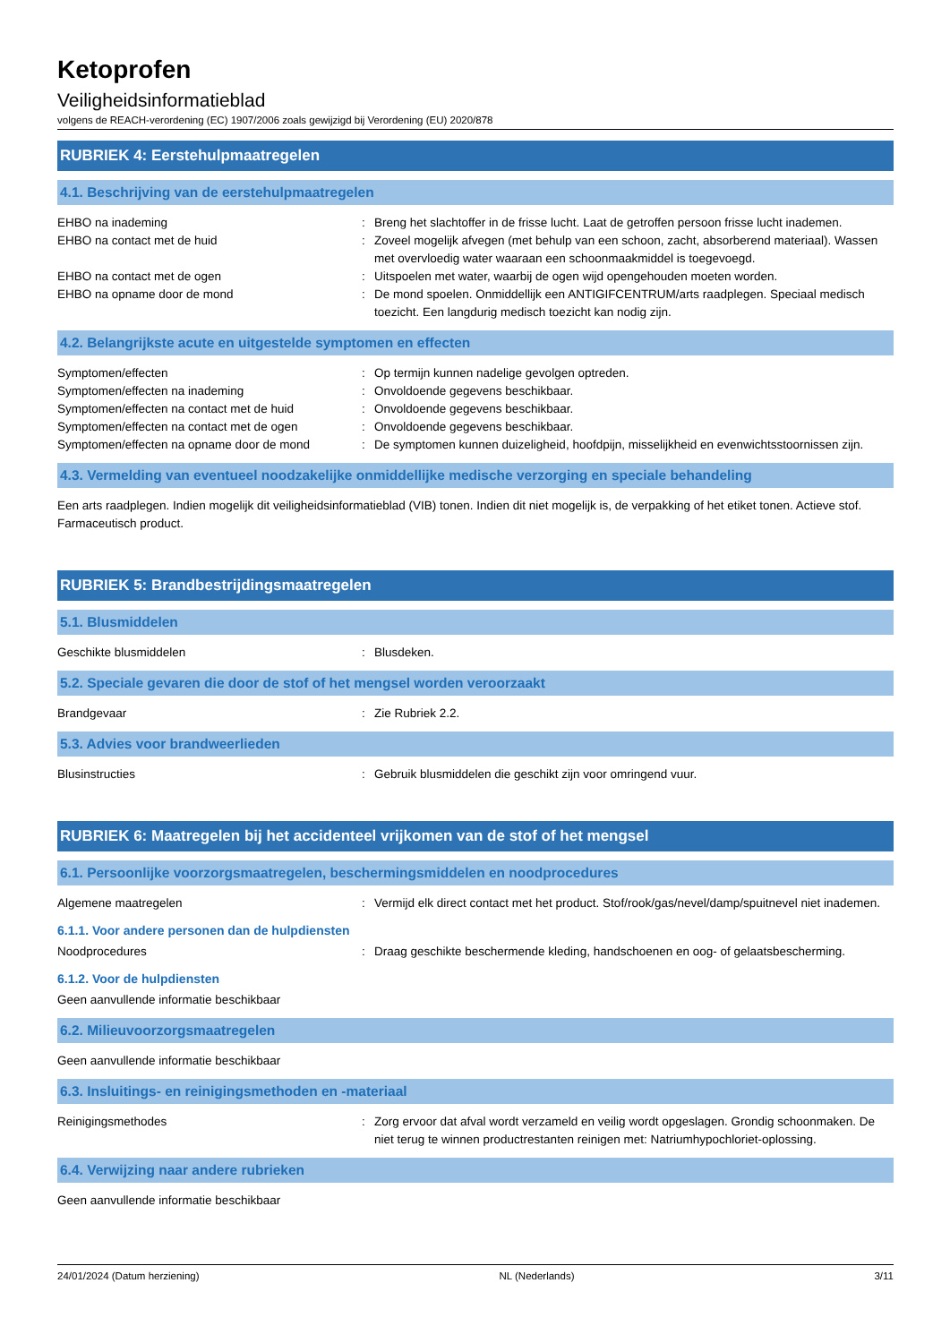Ketoprofen
Veiligheidsinformatieblad
volgens de REACH-verordening (EC) 1907/2006 zoals gewijzigd bij Verordening (EU) 2020/878
RUBRIEK 4: Eerstehulpmaatregelen
4.1. Beschrijving van de eerstehulpmaatregelen
EHBO na inademing : Breng het slachtoffer in de frisse lucht. Laat de getroffen persoon frisse lucht inademen.
EHBO na contact met de huid : Zoveel mogelijk afvegen (met behulp van een schoon, zacht, absorberend materiaal). Wassen met overvloedig water waaraan een schoonmaakmiddel is toegevoegd.
EHBO na contact met de ogen : Uitspoelen met water, waarbij de ogen wijd opengehouden moeten worden.
EHBO na opname door de mond : De mond spoelen. Onmiddellijk een ANTIGIFCENTRUM/arts raadplegen. Speciaal medisch toezicht. Een langdurig medisch toezicht kan nodig zijn.
4.2. Belangrijkste acute en uitgestelde symptomen en effecten
Symptomen/effecten : Op termijn kunnen nadelige gevolgen optreden.
Symptomen/effecten na inademing : Onvoldoende gegevens beschikbaar.
Symptomen/effecten na contact met de huid : Onvoldoende gegevens beschikbaar.
Symptomen/effecten na contact met de ogen : Onvoldoende gegevens beschikbaar.
Symptomen/effecten na opname door de mond : De symptomen kunnen duizeligheid, hoofdpijn, misselijkheid en evenwichtsstoornissen zijn.
4.3. Vermelding van eventueel noodzakelijke onmiddellijke medische verzorging en speciale behandeling
Een arts raadplegen. Indien mogelijk dit veiligheidsinformatieblad (VIB) tonen. Indien dit niet mogelijk is, de verpakking of het etiket tonen. Actieve stof. Farmaceutisch product.
RUBRIEK 5: Brandbestrijdingsmaatregelen
5.1. Blusmiddelen
Geschikte blusmiddelen : Blusdeken.
5.2. Speciale gevaren die door de stof of het mengsel worden veroorzaakt
Brandgevaar : Zie Rubriek 2.2.
5.3. Advies voor brandweerlieden
Blusinstructies : Gebruik blusmiddelen die geschikt zijn voor omringend vuur.
RUBRIEK 6: Maatregelen bij het accidenteel vrijkomen van de stof of het mengsel
6.1. Persoonlijke voorzorgsmaatregelen, beschermingsmiddelen en noodprocedures
Algemene maatregelen : Vermijd elk direct contact met het product. Stof/rook/gas/nevel/damp/spuitnevel niet inademen.
6.1.1. Voor andere personen dan de hulpdiensten
Noodprocedures : Draag geschikte beschermende kleding, handschoenen en oog- of gelaatsbescherming.
6.1.2. Voor de hulpdiensten
Geen aanvullende informatie beschikbaar
6.2. Milieuvoorzorgsmaatregelen
Geen aanvullende informatie beschikbaar
6.3. Insluitings- en reinigingsmethoden en -materiaal
Reinigingsmethodes : Zorg ervoor dat afval wordt verzameld en veilig wordt opgeslagen. Grondig schoonmaken. De niet terug te winnen productrestanten reinigen met: Natriumhypochloriet-oplossing.
6.4. Verwijzing naar andere rubrieken
Geen aanvullende informatie beschikbaar
24/01/2024 (Datum herziening) NL (Nederlands) 3/11